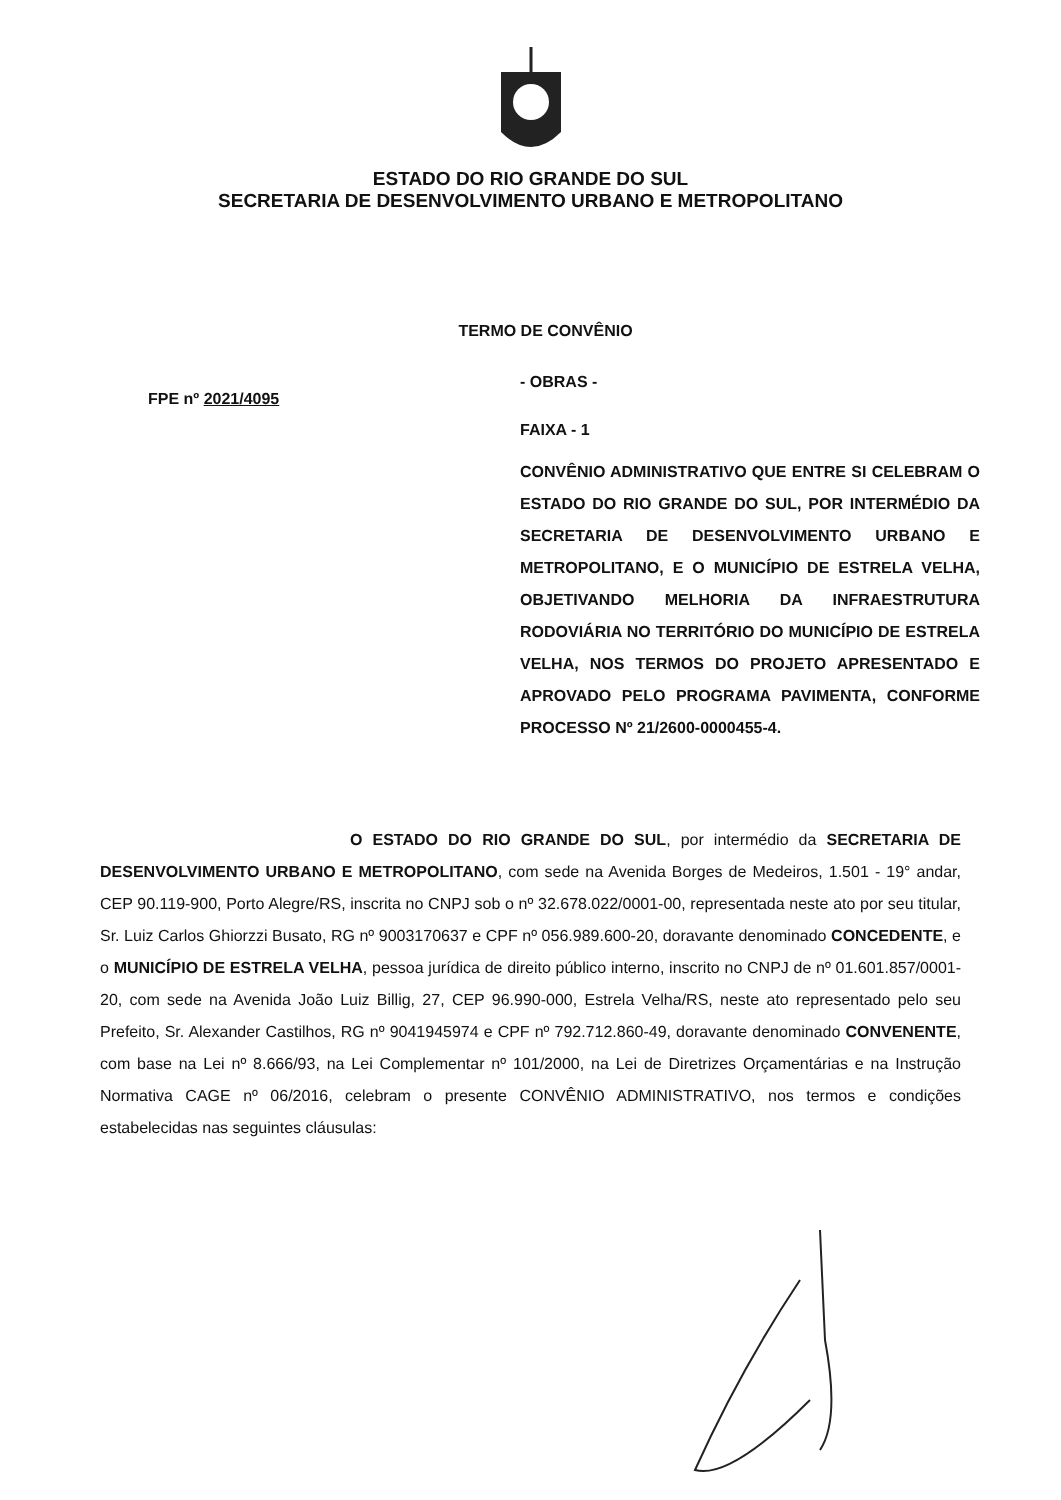ESTADO DO RIO GRANDE DO SUL
SECRETARIA DE DESENVOLVIMENTO URBANO E METROPOLITANO
TERMO DE CONVÊNIO
FPE nº 2021/4095
- OBRAS -
FAIXA - 1
CONVÊNIO ADMINISTRATIVO QUE ENTRE SI CELEBRAM O ESTADO DO RIO GRANDE DO SUL, POR INTERMÉDIO DA SECRETARIA DE DESENVOLVIMENTO URBANO E METROPOLITANO, E O MUNICÍPIO DE ESTRELA VELHA, OBJETIVANDO MELHORIA DA INFRAESTRUTURA RODOVIÁRIA NO TERRITÓRIO DO MUNICÍPIO DE ESTRELA VELHA, NOS TERMOS DO PROJETO APRESENTADO E APROVADO PELO PROGRAMA PAVIMENTA, CONFORME PROCESSO Nº 21/2600-0000455-4.
O ESTADO DO RIO GRANDE DO SUL, por intermédio da SECRETARIA DE DESENVOLVIMENTO URBANO E METROPOLITANO, com sede na Avenida Borges de Medeiros, 1.501 - 19° andar, CEP 90.119-900, Porto Alegre/RS, inscrita no CNPJ sob o nº 32.678.022/0001-00, representada neste ato por seu titular, Sr. Luiz Carlos Ghiorzzi Busato, RG nº 9003170637 e CPF nº 056.989.600-20, doravante denominado CONCEDENTE, e o MUNICÍPIO DE ESTRELA VELHA, pessoa jurídica de direito público interno, inscrito no CNPJ de nº 01.601.857/0001-20, com sede na Avenida João Luiz Billig, 27, CEP 96.990-000, Estrela Velha/RS, neste ato representado pelo seu Prefeito, Sr. Alexander Castilhos, RG nº 9041945974 e CPF nº 792.712.860-49, doravante denominado CONVENENTE, com base na Lei nº 8.666/93, na Lei Complementar nº 101/2000, na Lei de Diretrizes Orçamentárias e na Instrução Normativa CAGE nº 06/2016, celebram o presente CONVÊNIO ADMINISTRATIVO, nos termos e condições estabelecidas nas seguintes cláusulas: